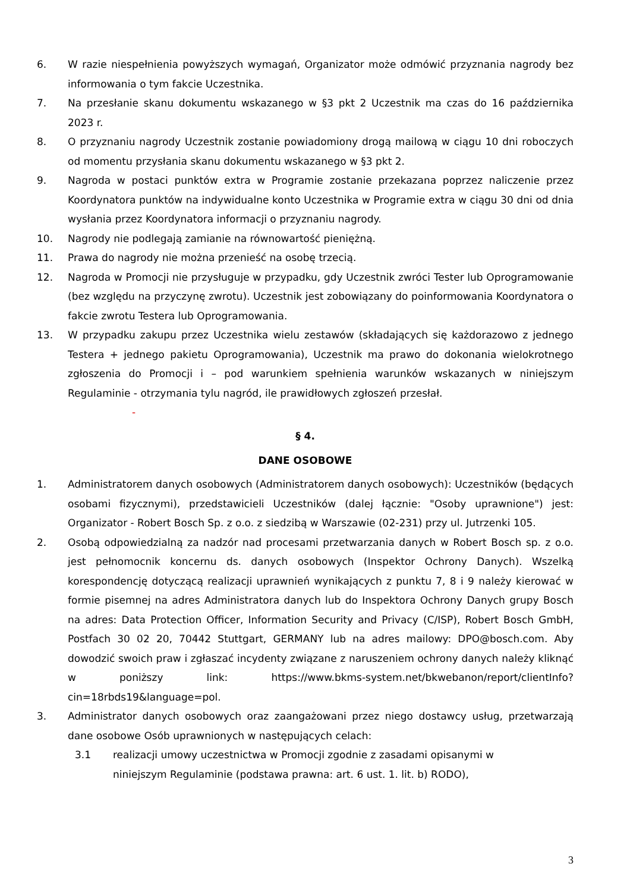6. W razie niespełnienia powyższych wymagań, Organizator może odmówić przyznania nagrody bez informowania o tym fakcie Uczestnika.
7. Na przesłanie skanu dokumentu wskazanego w §3 pkt 2 Uczestnik ma czas do 16 października 2023 r.
8. O przyznaniu nagrody Uczestnik zostanie powiadomiony drogą mailową w ciągu 10 dni roboczych od momentu przysłania skanu dokumentu wskazanego w §3 pkt 2.
9. Nagroda w postaci punktów extra w Programie zostanie przekazana poprzez naliczenie przez Koordynatora punktów na indywidualne konto Uczestnika w Programie extra w ciągu 30 dni od dnia wysłania przez Koordynatora informacji o przyznaniu nagrody.
10. Nagrody nie podlegają zamianie na równowartość pieniężną.
11. Prawa do nagrody nie można przenieść na osobę trzecią.
12. Nagroda w Promocji nie przysługuje w przypadku, gdy Uczestnik zwróci Tester lub Oprogramowanie (bez względu na przyczynę zwrotu). Uczestnik jest zobowiązany do poinformowania Koordynatora o fakcie zwrotu Testera lub Oprogramowania.
13. W przypadku zakupu przez Uczestnika wielu zestawów (składających się każdorazowo z jednego Testera + jednego pakietu Oprogramowania), Uczestnik ma prawo do dokonania wielokrotnego zgłoszenia do Promocji i – pod warunkiem spełnienia warunków wskazanych w niniejszym Regulaminie - otrzymania tylu nagród, ile prawidłowych zgłoszeń przesłał.
-
§ 4.
DANE OSOBOWE
1. Administratorem danych osobowych (Administratorem danych osobowych): Uczestników (będących osobami fizycznymi), przedstawicieli Uczestników (dalej łącznie: "Osoby uprawnione") jest: Organizator - Robert Bosch Sp. z o.o. z siedzibą w Warszawie (02-231) przy ul. Jutrzenki 105.
2. Osobą odpowiedzialną za nadzór nad procesami przetwarzania danych w Robert Bosch sp. z o.o. jest pełnomocnik koncernu ds. danych osobowych (Inspektor Ochrony Danych). Wszelką korespondencję dotyczącą realizacji uprawnień wynikających z punktu 7, 8 i 9 należy kierować w formie pisemnej na adres Administratora danych lub do Inspektora Ochrony Danych grupy Bosch na adres: Data Protection Officer, Information Security and Privacy (C/ISP), Robert Bosch GmbH, Postfach 30 02 20, 70442 Stuttgart, GERMANY lub na adres mailowy: DPO@bosch.com. Aby dowodzić swoich praw i zgłaszać incydenty związane z naruszeniem ochrony danych należy kliknąć w poniższy link: https://www.bkms-system.net/bkwebanon/report/clientInfo?cin=18rbds19&language=pol.
3. Administrator danych osobowych oraz zaangażowani przez niego dostawcy usług, przetwarzają dane osobowe Osób uprawnionych w następujących celach:
3.1 realizacji umowy uczestnictwa w Promocji zgodnie z zasadami opisanymi w niniejszym Regulaminie (podstawa prawna: art. 6 ust. 1. lit. b) RODO),
3